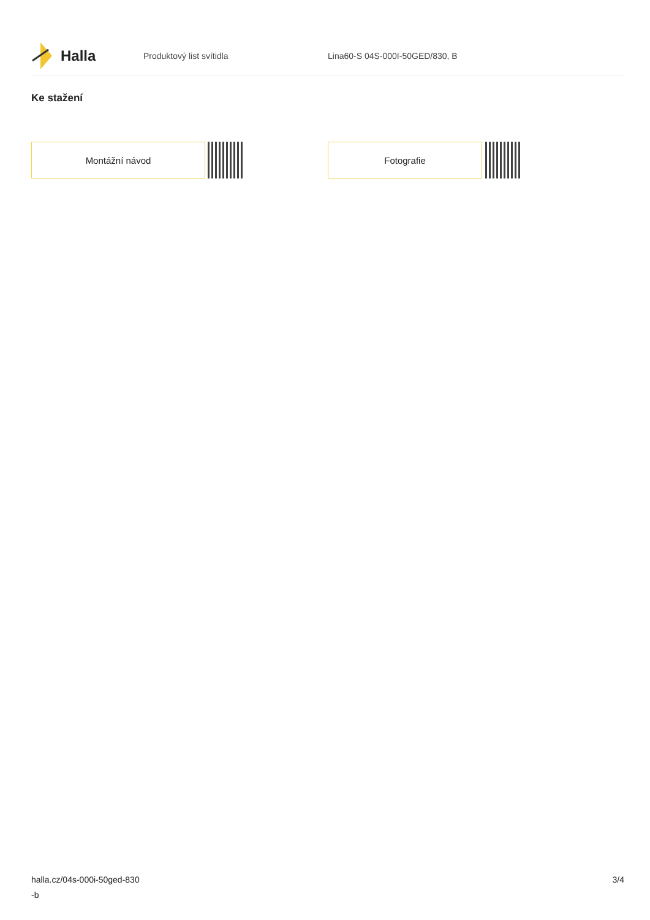Halla
Produktový list svítidla Lina60-S 04S-000I-50GED/830, B
Ke stažení
Montážní návod Fotografie
halla.cz/04s-000i-50ged-830
-b
3/4